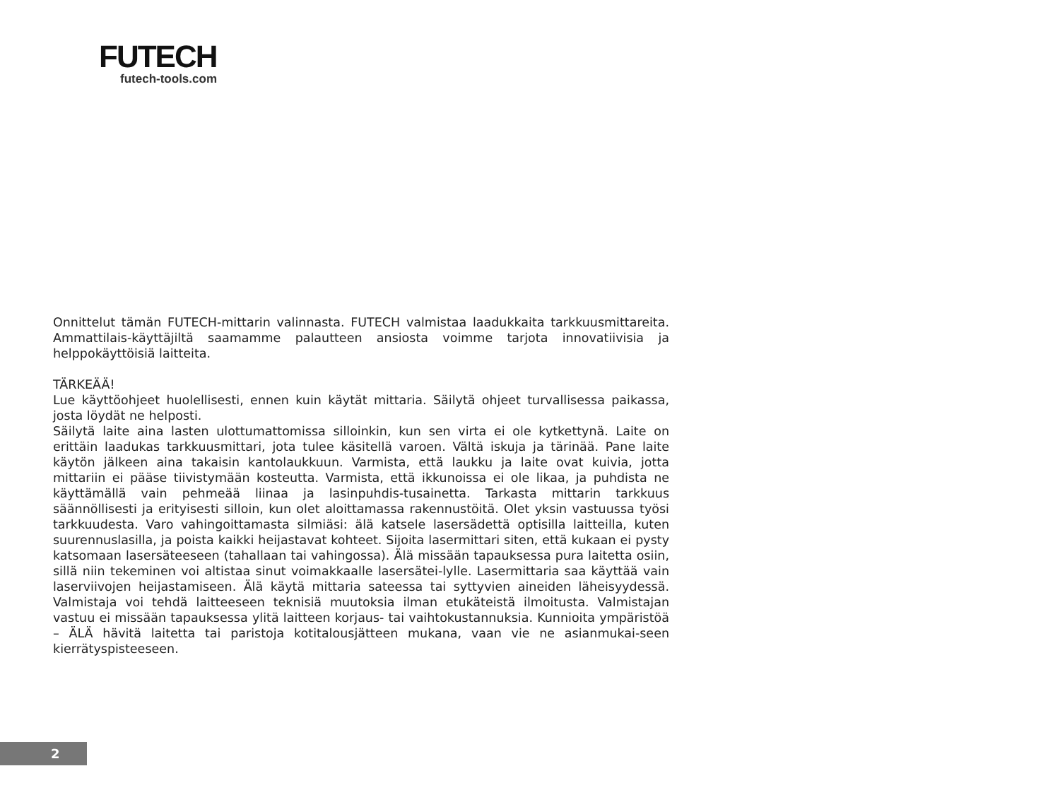FUTECH
futech-tools.com
Onnittelut tämän FUTECH-mittarin valinnasta. FUTECH valmistaa laadukkaita tarkkuusmittareita. Ammattilais-käyttäjiltä saamamme palautteen ansiosta voimme tarjota innovatiivisia ja helppokäyttöisiä laitteita.
TÄRKEÄÄ!
Lue käyttöohjeet huolellisesti, ennen kuin käytät mittaria. Säilytä ohjeet turvallisessa paikassa, josta löydät ne helposti.
Säilytä laite aina lasten ulottumattomissa silloinkin, kun sen virta ei ole kytkettynä. Laite on erittäin laadukas tarkkuusmittari, jota tulee käsitellä varoen. Vältä iskuja ja tärinää. Pane laite käytön jälkeen aina takaisin kantolaukkuun. Varmista, että laukku ja laite ovat kuivia, jotta mittariin ei pääse tiivistymään kosteutta. Varmista, että ikkunoissa ei ole likaa, ja puhdista ne käyttämällä vain pehmeää liinaa ja lasinpuhdis-tusainetta. Tarkasta mittarin tarkkuus säännöllisesti ja erityisesti silloin, kun olet aloittamassa rakennustöitä. Olet yksin vastuussa työsi tarkkuudesta. Varo vahingoittamasta silmiäsi: älä katsele lasersädettä optisilla laitteilla, kuten suurennuslasilla, ja poista kaikki heijastavat kohteet. Sijoita lasermittari siten, että kukaan ei pysty katsomaan lasersäteeseen (tahallaan tai vahingossa). Älä missään tapauksessa pura laitetta osiin, sillä niin tekeminen voi altistaa sinut voimakkaalle lasersätei-lylle. Lasermittaria saa käyttää vain laserviivojen heijastamiseen. Älä käytä mittaria sateessa tai syttyvien aineiden läheisyydessä. Valmistaja voi tehdä laitteeseen teknisiä muutoksia ilman etukäteistä ilmoitusta. Valmistajan vastuu ei missään tapauksessa ylitä laitteen korjaus- tai vaihtokustannuksia. Kunnioita ympäristöä – ÄLÄ hävitä laitetta tai paristoja kotitalousjätteen mukana, vaan vie ne asianmukai-seen kierrätyspisteeseen.
2